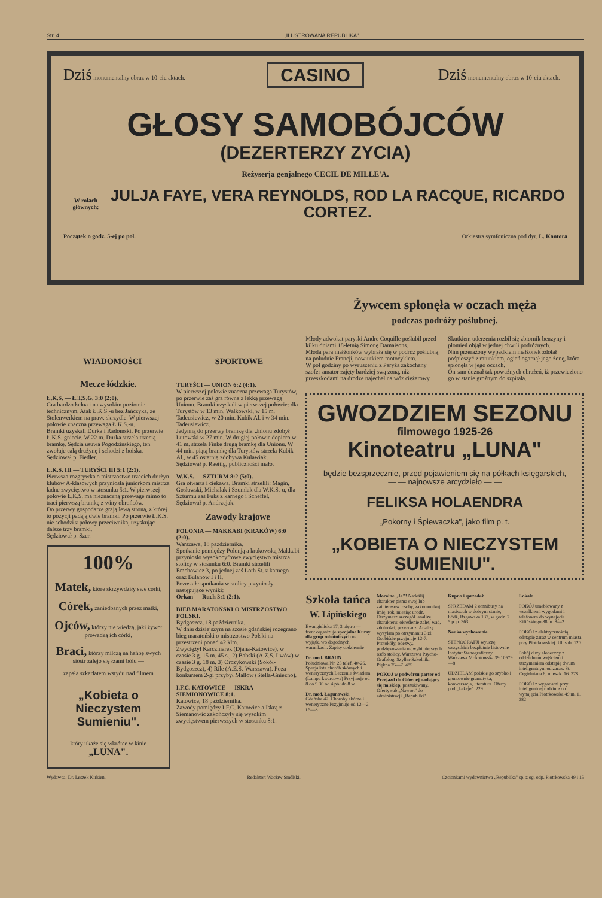Str. 4 „ILUSTROWANA REPUBLIKA"
Dziś monumentalny obraz w 10-ciu aktach. — CASINO Dziś monumentalny obraz w 10-ciu aktach. —
GŁOSY SAMOBÓJCÓW
(DEZERTERZY ZYCIA)
Reżyserja genjalnego CECIL DE MILLE'A.
W rolach głównych: JULJA FAYE, VERA REYNOLDS, ROD LA RACQUE, RICARDO CORTEZ.
Początek o godz. 5-ej po poł. Orkiestra symfoniczna pod dyr. L. Kantora
WIADOMOŚCI SPORTOWE
Mecze łódzkie.
Ł.K.S. — Ł.T.S.G. 3:0 (2:0).
Gra bardzo ładna i na wysokim poziomie technicznym. Atak Ł.K.S.-u bez Jańczyka, ze Stolenwerkiem na praw. skrzydle. W pierwszej połowie znaczna przewaga Ł.K.S.-u.
Bramki uzyskali Durka i Radomski. Po przerwie Ł.K.S. gniecie. W 22 m. Durka strzela trzecią bramkę. Sędzia usuwa Pogodzińskiego, ten zwołuje całą drużynę i schodzi z boiska.
Sędziował p. Fiedler.
Ł.K.S. III — TURYŚCI III 5:1 (2:1).
Pierwsza rozgrywka o mistrzostwo trzecich drużyn klubów A-klasowych przyniosła juniorkom mistrza ładne zwycięstwo w stosunku 5:1. W pierwszej połowie Ł.K.S. ma nieznaczną przewagę mimo to traci pierwszą bramkę z winy obrońców.
Do przerwy gospodarze grają lewą stroną, z której to pozycji padają dwie bramki. Po przerwie Ł.K.S. nie schodzi z połowy przeciwnika, uzyskując dalsze trzy bramki.
Sędziował p. Szer.
100%
Matek, które skrzywdziły swe córki,
Córek, zaniedbanych przez matki,
Ojców, którzy nie wiedzą, jaki żywot prowadzą ich córki,
Braci, którzy milczą na hańbę swych sióstr zalejo się łzami bólu —
zapała szkarłatem wstydu nad filmem
„Kobieta o Nieczystem Sumieniu".
który ukaże się wkrótce w kinie „LUNA".
TURYŚCI — UNION 6:2 (4:1).
W pierwszej połowie znaczna przewaga Turystów, po przerwie zaś gra równa z lekką przewagą Unionu. Bramki uzyskali w pierwszej połowie: dla Turystów w 13 min. Walkowski, w 15 m. Tadeusiewicz, w 20 min. Kubik Al. i w 34 min. Tadeusiewicz.
Jedynną do przerwy bramkę dla Unionu zdobył Lutowski w 27 min. W drugiej połowie dopiero w 41 m. strzela Finke drugą bramkę dla Unionu. W 44 min. piątą bramkę dla Turystów strzela Kubik Al., w 45 ostatnią zdobywa Kulawiak.
Sędziował p. Raettig, publiczności mało.
W.K.S. — SZTURM 8:2 (5:0).
Gra otwarta i ciekawa. Bramki strzelili: Magin, Gosławski, Michalak i Szumlak dla W.K.S.-u, dla Szturmu zaś Fuks z karnego i Scheffel.
Sędziował p. Andrzejak.
Zawody krajowe
POLONIA — MAKKABI (KRAKÓW) 6:0 (2:0).
Warszawa, 18 października.
Spotkanie pomiędzy Polonją a krakowską Makkabi przyniosło wysokocyfrowe zwycięstwo mistrza stolicy w stosunku 6:0. Bramki strzelili Emchowicz 3, po jednej zaś Loth St. z karnego oraz Bułanow I i II.
Pozostałe spotkania w stolicy przyniosły następujące wyniki:
Orkan — Ruch 3:1 (2:1).
BIEB MARATOŃSKI O MISTRZOSTWO POLSKI.
Bydgoszcz, 18 października.
W dniu dzisiejszym na szosie gdańskiej rozegrano bieg maratoński o mistrzostwo Polski na przestrzeni ponad 42 klm.
Zwyciężył Karczmarek (Djana-Katowice), w czasie 3 g. 15 m. 45 s., 2) Babski (A.Z.S. Lwów) w czasie 3 g. 18 m. 3) Orczykowski (Sokół-Bydgoszcz), 4) Rile (A.Z.S.-Warszawa). Poza konkursem 2-gi przybył Mallow (Stella-Gniezno).
I.F.C. KATOWICE — ISKRA SIEMIONOWICE 8:1.
Katowice, 18 października.
Zawody pomiędzy I.F.C. Katowice a Iskrą z Siemanowic zakończyły się wysokim zwycięstwem pierwszych w stosunku 8:1.
Żywcem spłonęła w oczach męża
podczas podróży poślubnej.
Młody adwokat paryski Andre Coquille poślubił przed kilku dniami 18-letnią Simonę Damaisons.
Młoda para małżonków wybrała się w podróż poślubną na południe Francji, nowiutkiem motocyklem.
W pół godziny po wyruszeniu z Paryża zakochany szofer-amator zajęty bardziej swą żoną, niż przeszkodami na drodze najechał na wóz ciężarowy.
Skutkiem uderzenia rozbił się zbiornik benzyny i płomień objął w jednej chwili podróżnych.
Nim przerażony wypadkiem małżonek zdołał pośpieszyć z ratunkiem, ogień ogarnął jego żonę, która spłonęła w jego oczach.
On sam doznał tak poważnych obrażeń, iż przewieziono go w stanie groźnym do szpitala.
GWOZDZIEM SEZONU
filmowego 1925-26
Kinoteatru „LUNA"
będzie bezsprzecznie, przed pojawieniem się na półkach księgarskich,
— — najnowsze arcydzieło — —
FELIKSA HOLAENDRA
„Pokorny i Śpiewaczka", jako film p. t.
„KOBIETA O NIECZYSTEM SUMIENIU".
Szkoła tańca
W. Lipińskiego
Ewangielicka 17, 3 piętro — front organizuje specjalne Kursy dla grup robotniczych na wyjątk. wo dogodnych warunkach. Zapisy codziennie
Dr. med. BRAUN
Południowa Nr. 23 telef. 40-26. Specjalista chorób skórnych i wenerycznych Leczenie światłem (Lampa kwarcowa) Przyjmuje od 8 do 9.30 od 4 pół do 8 w
Dr. med. Łagunowski
Gdańska 42. Choroby skórne i weneryczne Przyjmuje od 12—2 i 5—8
Moralne „Ja"! Nadeślij charakter pisma swój lub zainteresow. osoby, zakomunikuj imię, rok, miesiąc urodz. Otrzymasz szczegół. analizę charakteru: określenie zalet, wad, zdolności, przeznacz. Analizę wysyłam po otrzymaniu 3 zł. Osobiście przyjmuje 12-7. Protokóły, odezwy, podziękowania najwybitniejszych osób stolicy. Warszawa Psycho-Grafolog. Szyller-Szkolnik. Piękna 25—7. 485
POKÓJ w podwórzu parter od Przejazd do Głównej nadający się na sklep, poszukiwany. Oferty sub „Nawrot" do administracji „Republiki"
Kupno i sprzedaż
SPRZEDAM 2 omnibusy na masiwach w dobrym stanie, Łódź, Rzgowska 137, w godz. 2 5 p. p. 363
Nauka wychowanie
STENOGRAFJI wyuczę wszystkich bezpłatnie listownie Instytut Stenograficzny Warszawa Mokotowska 39 10579—8
UDZIELAM polskie go szybko i gruntownie gramatyka, konwersacja, literatura. Oferty pod „Lekcje". 229
Lokale
POKÓJ umeblowany z wszelkiemi wygodami i telefonem do wynajęcia Kilińskiego 88 m. 8—2
POKÓJ z elektrycznością odstąpię zaraz w centrum miasta przy Piotrkowskiej. Ul. sub .120.
Pokój duży słoneczny z oddzielnem wejściem i utrzymaniem odstąpię dwum inteligentnym od zaraz. St. Cegielniana 6, mieszk. 16. 378
POKÓJ z wygodami przy inteligentnej rodzinie do wynajęcia Piotrkowska 49 m. 11. 382
Wydawca: Dr. Leszek Kirkien. Redaktor: Wacław Smólski. Czcionkami wydawnictwa „Republika" sp. z og. odp. Piotrkowska 49 i 15